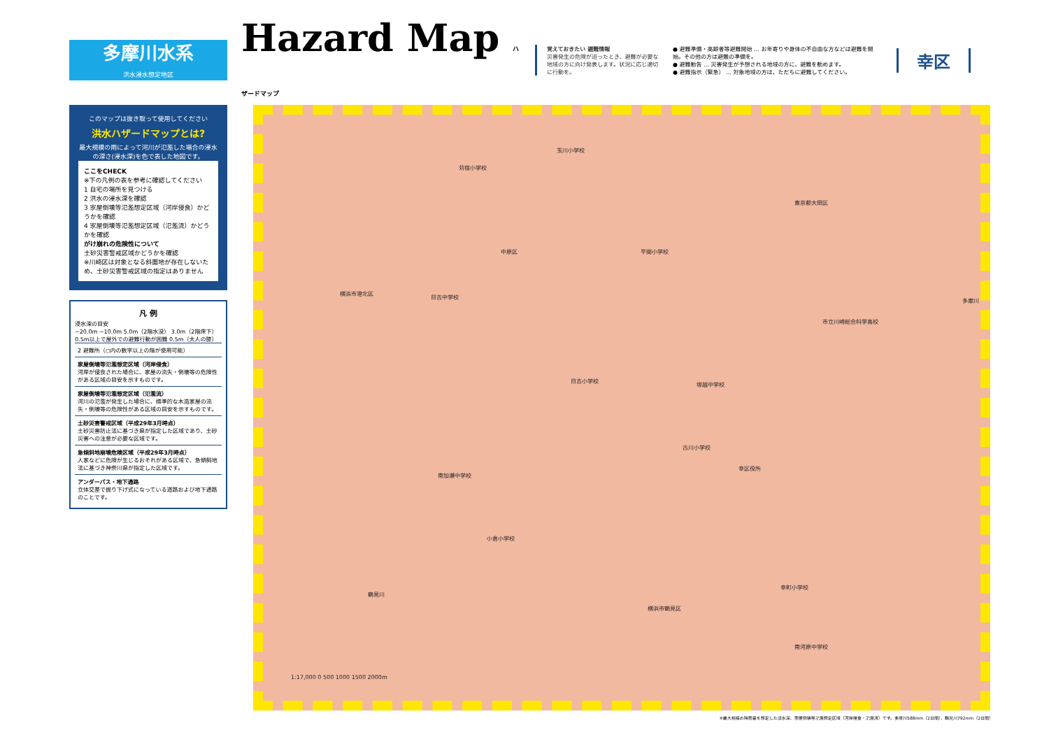多摩川水系
洪水浸水想定地区
Hazard Map ハザードマップ
覚えておきたい 避難情報
災害発生の危険が迫ったとき、避難が必要な地域の方に向け発表します。状況に応じ適切に行動を。
● 避難準備・高齢者等避難開始 … お年寄りや身体の不自由な方などは避難を開始。その他の方は避難の準備を。
● 避難勧告 … 災害発生が予想される地域の方に、避難を勧めます。
● 避難指示（緊急） … 対象地域の方は、ただちに避難してください。
幸区
このマップは抜き取って使用してください
洪水ハザードマップとは?
最大規模の雨によって河川が氾濫した場合の浸水の深さ(浸水深)を色で表した地図です。
ここをCHECK
※下の凡例の表を参考に確認してください
1 自宅の場所を見つける
2 洪水の浸水深を確認
3 家屋倒壊等氾濫想定区域（河岸侵食）かどうかを確認
4 家屋倒壊等氾濫想定区域（氾濫流）かどうかを確認
がけ崩れの危険性について
土砂災害警戒区域かどうかを確認
※川崎区は対象となる斜面地が存在しないため、土砂災害警戒区域の指定はありません
凡 例
浸水深の目安
~20.0m ~10.0m 5.0m（2階水没） 3.0m（2階床下） 0.5m以上で屋外での避難行動が困難 0.5m（大人の膝）
2 避難所（○内の数字以上の階が使用可能）
家屋倒壊等氾濫想定区域（河岸侵食）
河岸が侵食された場合に、家屋の流失・倒壊等の危険性がある区域の目安を示すものです。
家屋倒壊等氾濫想定区域（氾濫流）
河川の氾濫が発生した場合に、標準的な木造家屋の流失・倒壊等の危険性がある区域の目安を示すものです。
土砂災害警戒区域（平成29年3月時点）
土砂災害防止法に基づき県が指定した区域であり、土砂災害への注意が必要な区域です。
急傾斜地崩壊危険区域（平成29年3月時点）
人家などに危険が生じるおそれがある区域で、急傾斜地法に基づき神奈川県が指定した区域です。
アンダーパス・地下通路
立体交差で掘り下げ式になっている道路および地下通路のことです。
玉川小学校
苅宿小学校
東京都大田区
中原区 平間小学校
横浜市港北区
日吉中学校
多摩川
市立川崎総合科学高校
日吉小学校
塚越中学校
古川小学校
南加瀬中学校
幸区役所
小倉小学校
鶴見川
横浜市鶴見区
幸町小学校
南河原中学校
1:17,000 0 500 1000 1500 2000m
※最大規模の降雨量を想定した浸水深、家屋倒壊等氾濫想定区域（河岸侵食・氾濫流）です。多摩川588mm（2日間）、鶴見川792mm（2日間）